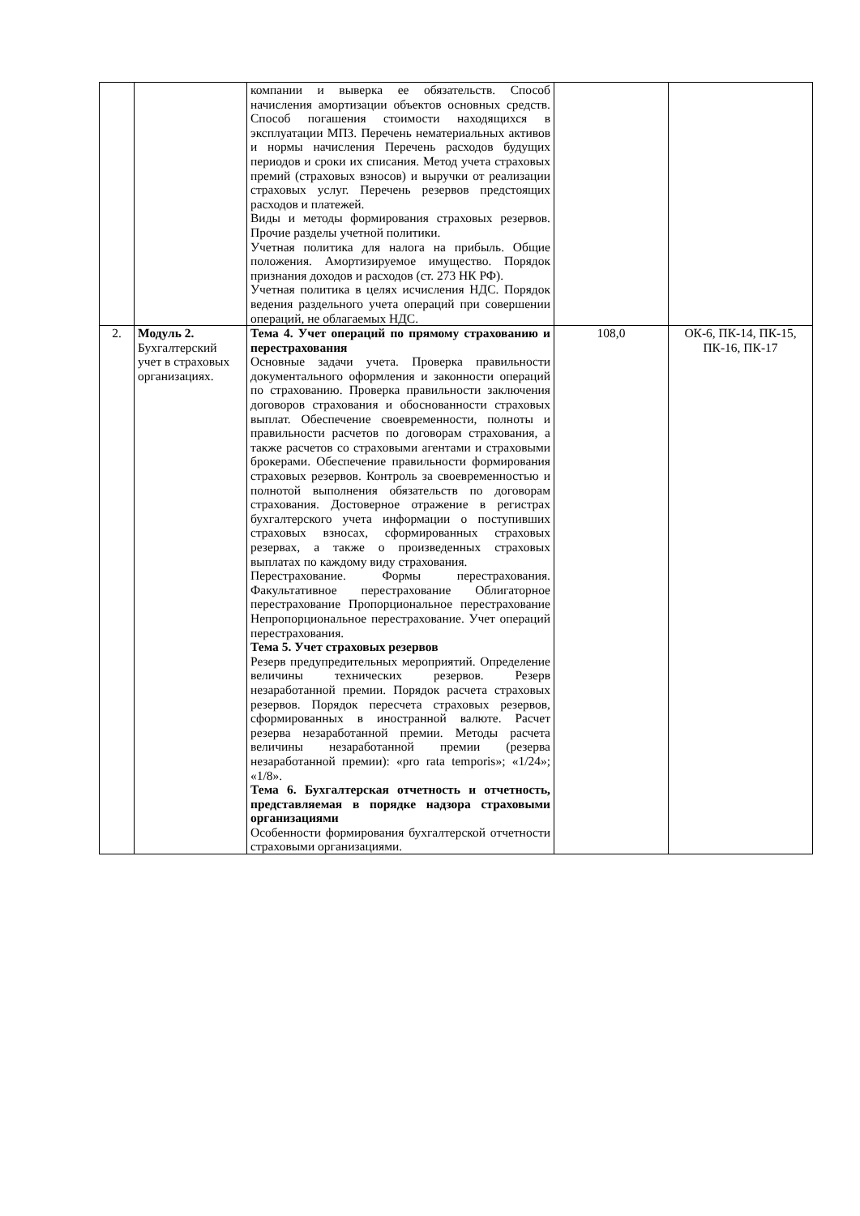| | | компании и выверка ее обязательств. Способ начисления амортизации объектов основных средств. Способ погашения стоимости находящихся в эксплуатации МПЗ. Перечень нематериальных активов и нормы начисления Перечень расходов будущих периодов и сроки их списания. Метод учета страховых премий (страховых взносов) и выручки от реализации страховых услуг. Перечень резервов предстоящих расходов и платежей. Виды и методы формирования страховых резервов. Прочие разделы учетной политики. Учетная политика для налога на прибыль. Общие положения. Амортизируемое имущество. Порядок признания доходов и расходов (ст. 273 НК РФ). Учетная политика в целях исчисления НДС. Порядок ведения раздельного учета операций при совершении операций, не облагаемых НДС. | | |
| 2. | Модуль 2. Бухгалтерский учет в страховых организациях. | Тема 4. Учет операций по прямому страхованию и перестрахования Основные задачи учета. Проверка правильности документального оформления и законности операций по страхованию. Проверка правильности заключения договоров страхования и обоснованности страховых выплат. Обеспечение своевременности, полноты и правильности расчетов по договорам страхования, а также расчетов со страховыми агентами и страховыми брокерами. Обеспечение правильности формирования страховых резервов. Контроль за своевременностью и полнотой выполнения обязательств по договорам страхования. Достоверное отражение в регистрах бухгалтерского учета информации о поступивших страховых взносах, сформированных страховых резервах, а также о произведенных страховых выплатах по каждому виду страхования. Перестрахование. Формы перестрахования. Факультативное перестрахование Облигаторное перестрахование Пропорциональное перестрахование Непропорциональное перестрахование. Учет операций перестрахования. Тема 5. Учет страховых резервов Резерв предупредительных мероприятий. Определение величины технических резервов. Резерв незаработанной премии. Порядок расчета страховых резервов. Порядок пересчета страховых резервов, сформированных в иностранной валюте. Расчет резерва незаработанной премии. Методы расчета величины незаработанной премии (резерва незаработанной премии): «pro rata temporis»; «1/24»; «1/8». Тема 6. Бухгалтерская отчетность и отчетность, представляемая в порядке надзора страховыми организациями Особенности формирования бухгалтерской отчетности страховыми организациями. | 108,0 | ОК-6, ПК-14, ПК-15, ПК-16, ПК-17 |